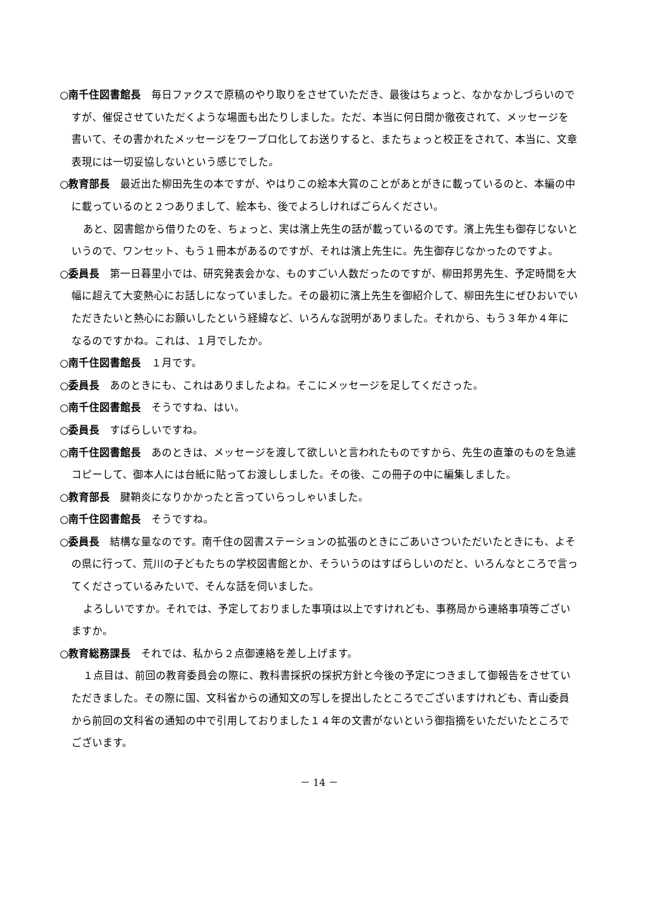○南千住図書館長 毎日ファクスで原稿のやり取りをさせていただき、最後はちょっと、なかなかしづらいのですが、催促させていただくような場面も出たりしました。ただ、本当に何日間か徹夜されて、メッセージを書いて、その書かれたメッセージをワープロ化してお送りすると、またちょっと校正をされて、本当に、文章表現には一切妥協しないという感じでした。
○教育部長 最近出た柳田先生の本ですが、やはりこの絵本大賞のことがあとがきに載っているのと、本編の中に載っているのと２つありまして、絵本も、後でよろしければごらんください。
あと、図書館から借りたのを、ちょっと、実は濱上先生の話が載っているのです。濱上先生も御存じないというので、ワンセット、もう１冊本があるのですが、それは濱上先生に。先生御存じなかったのですよ。
○委員長 第一日暮里小では、研究発表会かな、ものすごい人数だったのですが、柳田邦男先生、予定時間を大幅に超えて大変熱心にお話しになっていました。その最初に濱上先生を御紹介して、柳田先生にぜひおいでいただきたいと熱心にお願いしたという経緯など、いろんな説明がありました。それから、もう３年か４年になるのですかね。これは、１月でしたか。
○南千住図書館長 １月です。
○委員長 あのときにも、これはありましたよね。そこにメッセージを足してくださった。
○南千住図書館長 そうですね、はい。
○委員長 すばらしいですね。
○南千住図書館長 あのときは、メッセージを渡して欲しいと言われたものですから、先生の直筆のものを急遽コピーして、御本人には台紙に貼ってお渡ししました。その後、この冊子の中に編集しました。
○教育部長 腱鞘炎になりかかったと言っていらっしゃいました。
○南千住図書館長 そうですね。
○委員長 結構な量なのです。南千住の図書ステーションの拡張のときにごあいさついただいたときにも、よその県に行って、荒川の子どもたちの学校図書館とか、そういうのはすばらしいのだと、いろんなところで言ってくださっているみたいで、そんな話を伺いました。
よろしいですか。それでは、予定しておりました事項は以上ですけれども、事務局から連絡事項等ございますか。
○教育総務課長 それでは、私から２点御連絡を差し上げます。
１点目は、前回の教育委員会の際に、教科書採択の採択方針と今後の予定につきまして御報告をさせていただきました。その際に国、文科省からの通知文の写しを提出したところでございますけれども、青山委員から前回の文科省の通知の中で引用しておりました１４年の文書がないという御指摘をいただいたところでございます。
－ 14 －